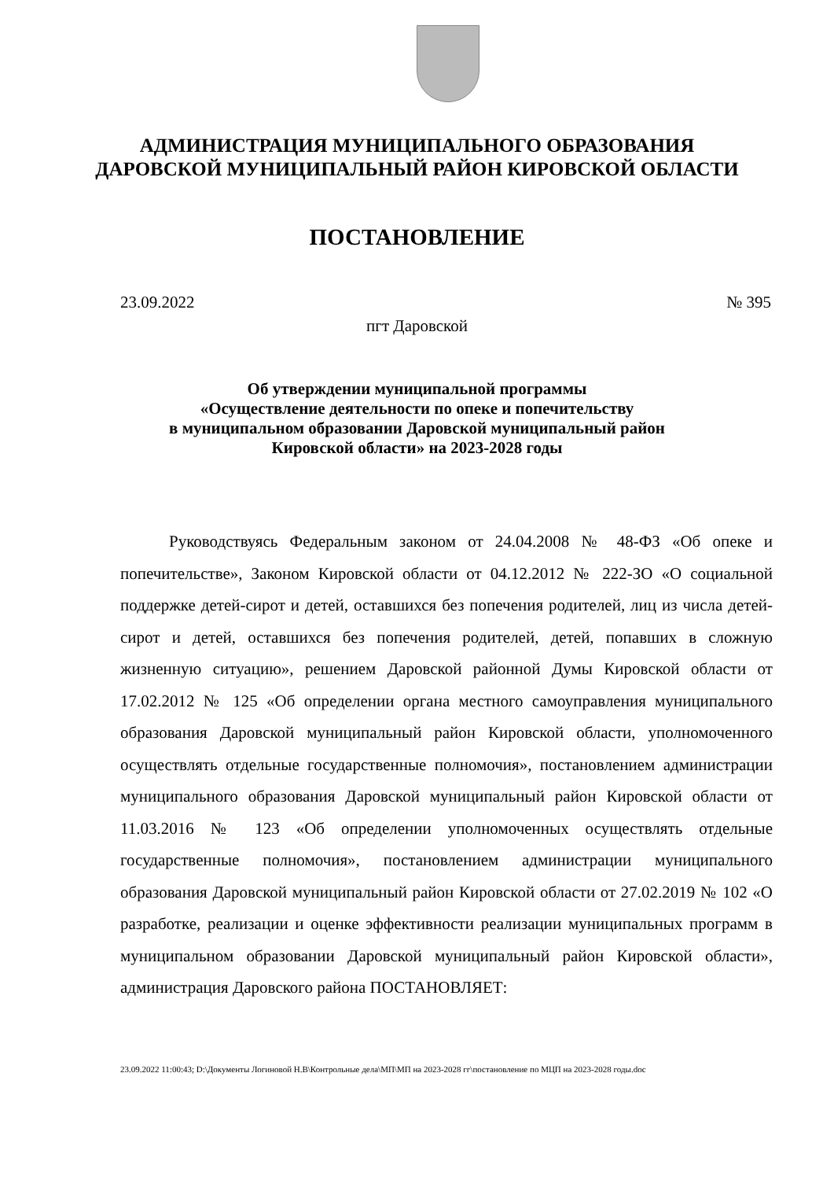АДМИНИСТРАЦИЯ МУНИЦИПАЛЬНОГО ОБРАЗОВАНИЯ
ДАРОВСКОЙ МУНИЦИПАЛЬНЫЙ РАЙОН КИРОВСКОЙ ОБЛАСТИ
ПОСТАНОВЛЕНИЕ
23.09.2022 № 395
пгт Даровской
Об утверждении муниципальной программы
«Осуществление деятельности по опеке и попечительству
в муниципальном образовании Даровской муниципальный район
Кировской области» на 2023-2028 годы
Руководствуясь Федеральным законом от 24.04.2008 № 48-ФЗ «Об опеке и попечительстве», Законом Кировской области от 04.12.2012 № 222-ЗО «О социальной поддержке детей-сирот и детей, оставшихся без попечения родителей, лиц из числа детей-сирот и детей, оставшихся без попечения родителей, детей, попавших в сложную жизненную ситуацию», решением Даровской районной Думы Кировской области от 17.02.2012 № 125 «Об определении органа местного самоуправления муниципального образования Даровской муниципальный район Кировской области, уполномоченного осуществлять отдельные государственные полномочия», постановлением администрации муниципального образования Даровской муниципальный район Кировской области от 11.03.2016 № 123 «Об определении уполномоченных осуществлять отдельные государственные полномочия», постановлением администрации муниципального образования Даровской муниципальный район Кировской области от 27.02.2019 № 102 «О разработке, реализации и оценке эффективности реализации муниципальных программ в муниципальном образовании Даровской муниципальный район Кировской области», администрация Даровского района ПОСТАНОВЛЯЕТ:
23.09.2022 11:00:43; D:\Документы Логиновой Н.В\Контрольные дела\МП\МП на 2023-2028 гг\постановление по МЦП на 2023-2028 годы.doc